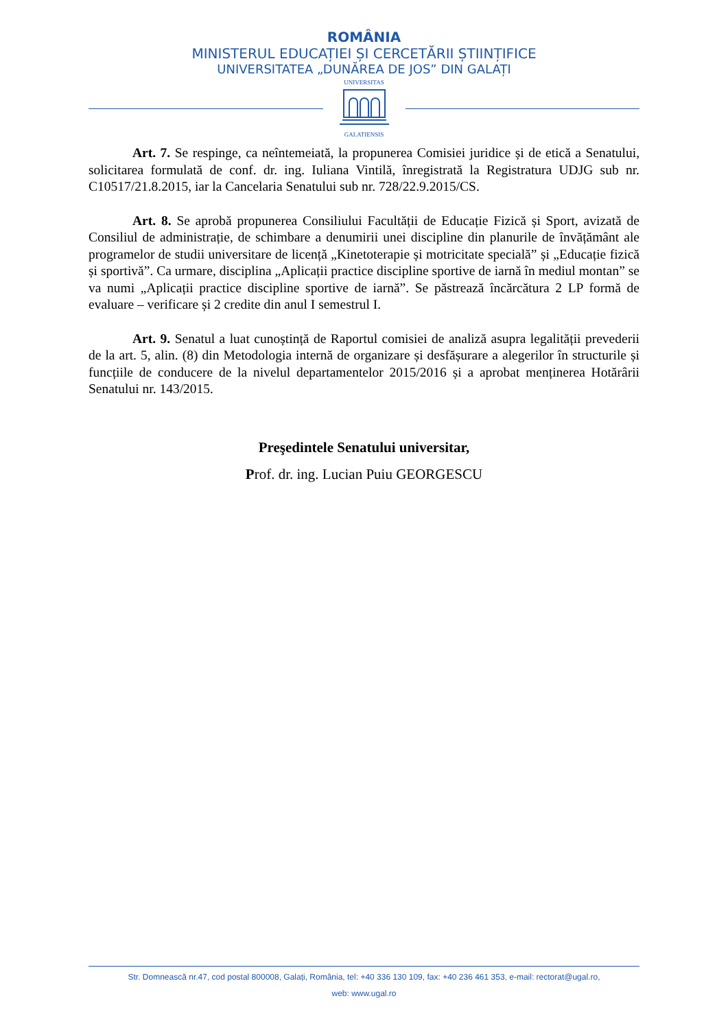ROMÂNIA
MINISTERUL EDUCAȚIEI ȘI CERCETĂRII ȘTIINȚIFICE
UNIVERSITATEA „DUNĂREA DE JOS” DIN GALAȚI
UNIVERSITAS
GALATIENSIS
Art. 7. Se respinge, ca neîntemeiată, la propunerea Comisiei juridice și de etică a Senatului, solicitarea formulată de conf. dr. ing. Iuliana Vintilă, înregistrată la Registratura UDJG sub nr. C10517/21.8.2015, iar la Cancelaria Senatului sub nr. 728/22.9.2015/CS.
Art. 8. Se aprobă propunerea Consiliului Facultății de Educație Fizică și Sport, avizată de Consiliul de administrație, de schimbare a denumirii unei discipline din planurile de învățământ ale programelor de studii universitare de licență „Kinetoterapie și motricitate specială” și „Educație fizică și sportivă”. Ca urmare, disciplina „Aplicații practice discipline sportive de iarnă în mediul montan” se va numi „Aplicații practice discipline sportive de iarnă”. Se păstrează încărcătura 2 LP formă de evaluare – verificare și 2 credite din anul I semestrul I.
Art. 9. Senatul a luat cunoștință de Raportul comisiei de analiză asupra legalității prevederii de la art. 5, alin. (8) din Metodologia internă de organizare și desfășurare a alegerilor în structurile și funcțiile de conducere de la nivelul departamentelor 2015/2016 și a aprobat menținerea Hotărârii Senatului nr. 143/2015.
Preşedintele Senatului universitar,
Prof. dr. ing. Lucian Puiu GEORGESCU
Str. Domnească nr.47, cod postal 800008, Galați, România, tel: +40 336 130 109, fax: +40 236 461 353, e-mail: rectorat@ugal.ro,
web: www.ugal.ro